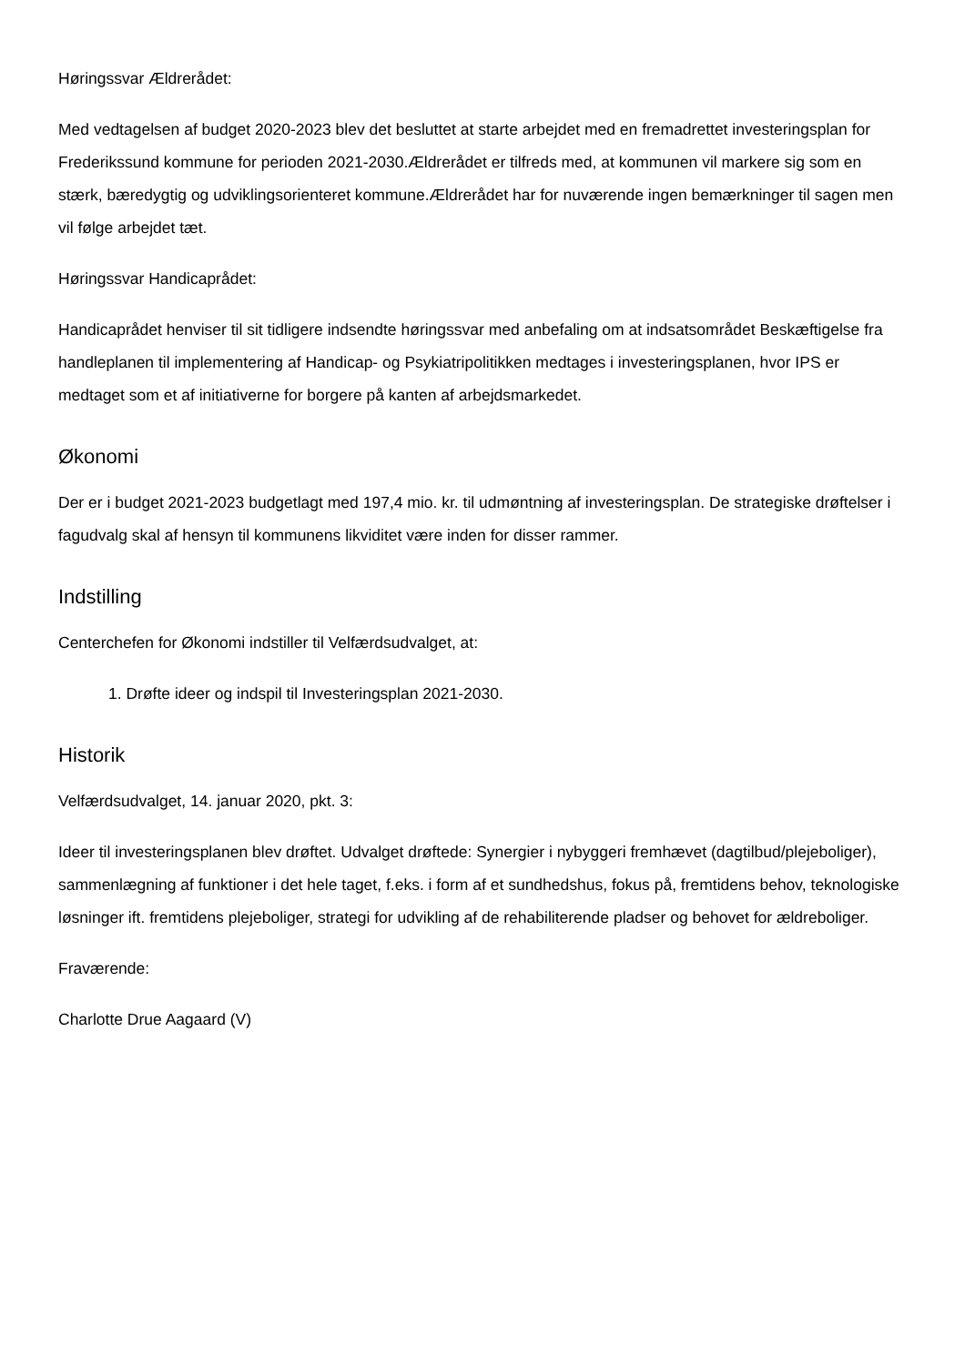Høringssvar Ældrerådet:
Med vedtagelsen af budget 2020-2023 blev det besluttet at starte arbejdet med en fremadrettet investeringsplan for Frederikssund kommune for perioden 2021-2030.Ældrerådet er tilfreds med, at kommunen vil markere sig som en stærk, bæredygtig og udviklingsorienteret kommune.Ældrerådet har for nuværende ingen bemærkninger til sagen men vil følge arbejdet tæt.
Høringssvar Handicaprådet:
Handicaprådet henviser til sit tidligere indsendte høringssvar med anbefaling om at indsatsområdet Beskæftigelse fra handleplanen til implementering af Handicap- og Psykiatripolitikken medtages i investeringsplanen, hvor IPS er medtaget som et af initiativerne for borgere på kanten af arbejdsmarkedet.
Økonomi
Der er i budget 2021-2023 budgetlagt med 197,4 mio. kr. til udmøntning af investeringsplan. De strategiske drøftelser i fagudvalg skal af hensyn til kommunens likviditet være inden for disser rammer.
Indstilling
Centerchefen for Økonomi indstiller til Velfærdsudvalget, at:
1. Drøfte ideer og indspil til Investeringsplan 2021-2030.
Historik
Velfærdsudvalget, 14. januar 2020, pkt. 3:
Ideer til investeringsplanen blev drøftet. Udvalget drøftede: Synergier i nybyggeri fremhævet (dagtilbud/plejeboliger), sammenlægning af funktioner i det hele taget, f.eks. i form af et sundhedshus, fokus på, fremtidens behov, teknologiske løsninger ift. fremtidens plejeboliger, strategi for udvikling af de rehabiliterende pladser og behovet for ældreboliger.
Fraværende:
Charlotte Drue Aagaard (V)